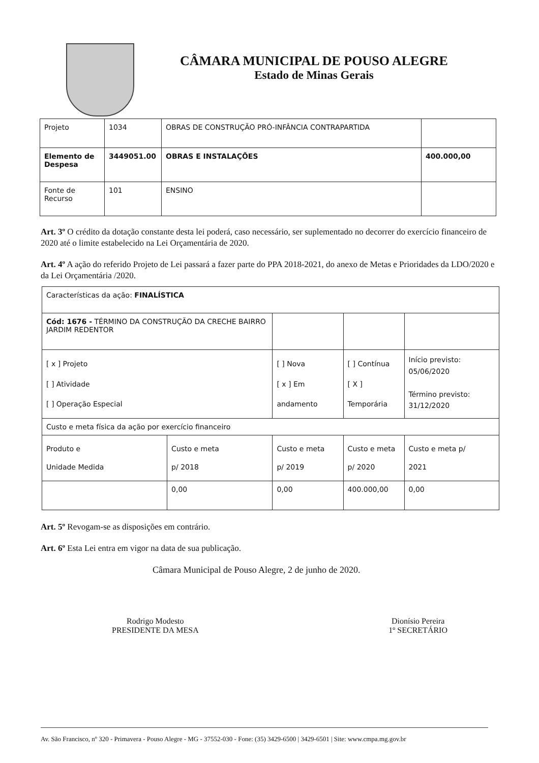CÂMARA MUNICIPAL DE POUSO ALEGRE
Estado de Minas Gerais
| Projeto | 1034 | OBRAS DE CONSTRUÇÃO PRÓ-INFÂNCIA CONTRAPARTIDA | |
| Elemento de Despesa | 3449051.00 | OBRAS E INSTALAÇÕES | 400.000,00 |
| Fonte de Recurso | 101 | ENSINO | |
Art. 3º O crédito da dotação constante desta lei poderá, caso necessário, ser suplementado no decorrer do exercício financeiro de 2020 até o limite estabelecido na Lei Orçamentária de 2020.
Art. 4º A ação do referido Projeto de Lei passará a fazer parte do PPA 2018-2021, do anexo de Metas e Prioridades da LDO/2020 e da Lei Orçamentária /2020.
| Características da ação: FINALÍSTICA | | | | |
| Cód: 1676 - TÉRMINO DA CONSTRUÇÃO DA CRECHE BAIRRO JARDIM REDENTOR | | | | |
| [ x ] Projeto [ ] Atividade [ ] Operação Especial | | [ ] Nova [ x ] Em andamento | [ ] Contínua [ X ] Temporária | Início previsto: 05/06/2020 Término previsto: 31/12/2020 |
| Custo e meta física da ação por exercício financeiro | | | | |
| Produto e Unidade Medida | Custo e meta p/ 2018 | Custo e meta p/ 2019 | Custo e meta p/ 2020 | Custo e meta p/ 2021 |
| | 0,00 | 0,00 | 400.000,00 | 0,00 |
Art. 5º Revogam-se as disposições em contrário.
Art. 6º Esta Lei entra em vigor na data de sua publicação.
Câmara Municipal de Pouso Alegre, 2 de junho de 2020.
Rodrigo Modesto
PRESIDENTE DA MESA
Dionísio Pereira
1º SECRETÁRIO
Av. São Francisco, nº 320 - Primavera - Pouso Alegre - MG - 37552-030 - Fone: (35) 3429-6500 | 3429-6501 | Site: www.cmpa.mg.gov.br